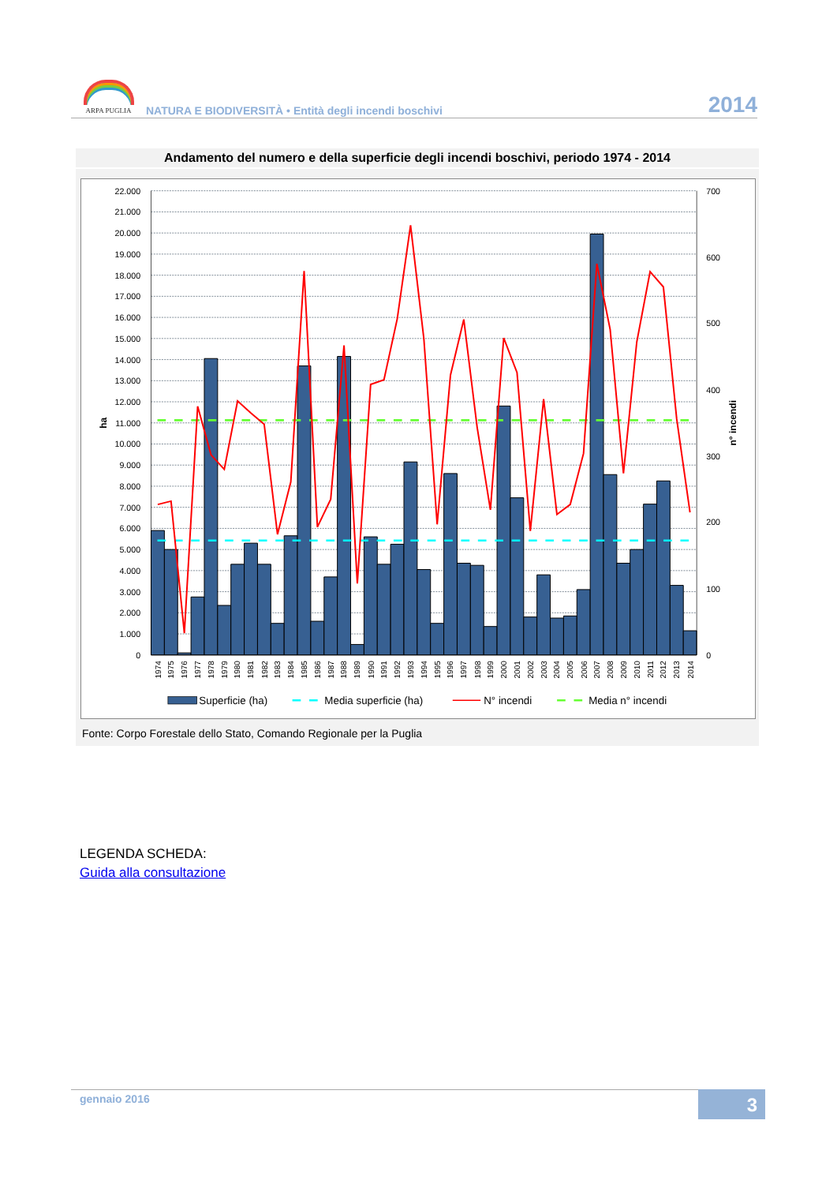ARPA PUGLIA
NATURA E BIODIVERSITÀ • Entità degli incendi boschivi
2014
Andamento del numero e della superficie degli incendi boschivi, periodo 1974 - 2014
0
1.000
2.000
3.000
4.000
5.000
6.000
7.000
8.000
9.000
10.000
11.000
12.000
13.000
14.000
15.000
16.000
17.000
18.000
19.000
20.000
21.000
22.000
0
100
200
300
400
500
600
700
ha
n° incendi
1974
1975
1976
1977
1978
1979
1980
1981
1982
1983
1984
1985
1986
1987
1988
1989
1990
1991
1992
1993
1994
1995
1996
1997
1998
1999
2000
2001
2002
2003
2004
2005
2006
2007
2008
2009
2010
2011
2012
2013
2014
Superficie (ha)
Media superficie (ha)
N° incendi
Media n° incendi
Fonte: Corpo Forestale dello Stato, Comando Regionale per la Puglia
LEGENDA SCHEDA:
Guida alla consultazione
gennaio 2016 3